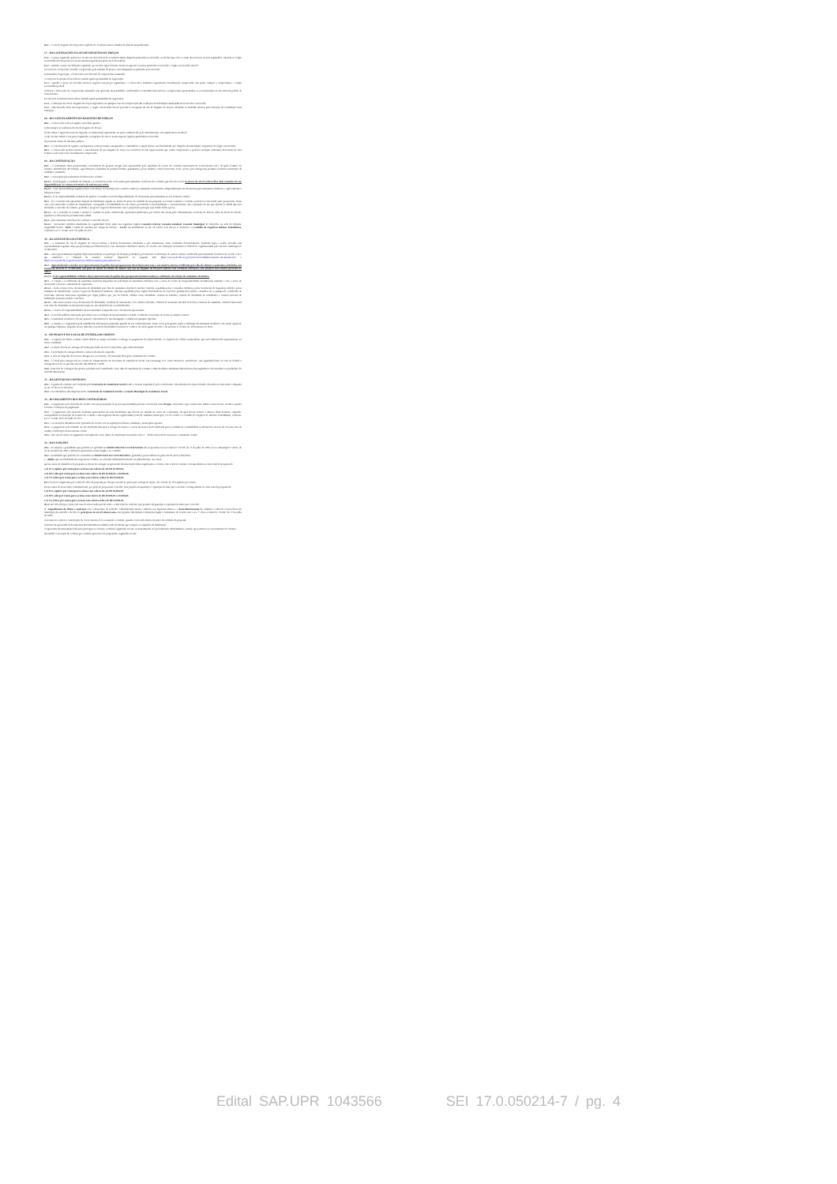16.1 – A Ata de Registro de Preços terá vigência de 12 (doze) meses contados da data de sua publicação.
17 – DAS ALTERAÇÕES NA ATA DE REGISTRO DE PREÇOS
17.1 – O preço registrado poderá ser revisto em decorrência de eventual redução daqueles praticados no mercado, ou de fato que eleve o custo dos serviços ou bem registrados, cabendo ao Órgão Gerenciador da Ata promover as necessárias negociações junto aos fornecedores.
17.2 – Quando o preço inicialmente registrado, por motivo superveniente, tornar-se superior ao preço praticado no mercado o Órgão Gerenciador deverá:
a) convocar o fornecedor visando a negociação para redução de preços e sua adequação ao praticado pelo mercado;
b) frustrada a negociação, o fornecedor será liberado do compromisso assumido;
c) convocar os demais fornecedores visando igual oportunidade de negociação.
17.3 – Quando o preço de mercado tornar-se superior aos preços registrados e o fornecedor, mediante requerimento devidamente comprovado, não puder cumprir o compromisso, o Órgão Gerenciador poderá:
a) liberar o fornecedor do compromisso assumido, sem aplicação da penalidade, confirmando a veracidade dos motivos e comprovantes apresentados, se a comunicação ocorrer antes do pedido de fornecimento.
b) convocar os demais fornecedores visando igual oportunidade de negociação.
17.4 – A alteração da Ata de Registro de Preços dependerá em qualquer caso da comprovação das condições de habilitação atualizadas do fornecedor convocado.
17.5 – Não havendo êxito nas negociações, o Órgão Gerenciador deverá proceder à revogação da Ata de Registro de Preços, adotando as medidas cabíveis para obtenção da contratação mais vantajosa.
18 – DO CANCELAMENTO DO REGISTRO DE PREÇOS
18.1 – O fornecedor terá seu registro cancelado quando:
a) descumprir as condições da Ata de Registro de Preços:
b) não retirar a respectiva nota de empenho ou instrumento equivalente, no prazo estabelecido pela Administração, sem justificativa aceitável;
c) não aceitar reduzir o seu preço registrado, na hipótese de este se tornar superior àqueles praticados no mercado;
d) presentes razões de interesse público.
18.2 – O cancelamento de registro, nas hipóteses acima previstas, assegurados o contraditório e ampla defesa, será formalizado por despacho da autoridade competente do Órgão Gerenciador.
18.3 – O fornecedor poderá solicitar o cancelamento do seu Registro de Preço na ocorrência de fato superveniente que venha comprometer a perfeita execução contratual, decorrente de caso fortuito ou de força maior devidamente comprovado.
19 – DA CONTRATAÇÃO
19.1 – A contratação do(s) proponente(s) vencedor(es) do presente Pregão será representada pela expedição do Termo de Contrato/Autorização de Fornecimento (AF), da qual constará, no mínimo, identificação da licitação, especificações resumidas do produto licitado, quantitativo, preço unitário e total, fornecedor, local e prazo para entrega dos produtos conforme solicitação da entidade Contratante.
19.2 – Convocação para assinatura eletrônica do Contrato:
19.2.1 – Homologado o resultado da licitação, os vencedores serão convocados para assinatura eletrônica do Contrato, que deverá ocorrer no prazo de até 05 (cinco) dias úteis contados da sua disponibilização no Sistema Eletrônico de Informação (SEI).
19.2.2 – O(s) representante(s) legal(is) do(s) vencedor(s) receberá(ão) um e-mail no endereço cadastrado informando a disponibilização do documento para assinatura eletrônica, o qual indicará o link para acesso.
19.2.3 – É de responsabilidade exclusiva do usuário a consulta acerca da disponibilização do documento para assinatura no seu ambiente virtual.
19.3 – Se o vencedor não apresentar situação de habilitação regular ou, dentro do prazo de validade de sua proposta, se recusar a assinar o Contrato, poderá ser convocado outro proponente. Neste caso, será observada a ordem de classificação, averiguada a aceitabilidade de sua oferta, procedendo à sua habilitação e, sucessivamente, até a apuração de um que atenda ao Edital que será declarado o vencedor do certame, podendo o pregoeiro negociar diretamente com o proponente para que seja obtido melhor preço.
19.3.1 – Se o vencedor se recusar a assinar o Contrato no prazo estabelecido, apresentar justificativa por escrito não aceita pela Administração ou deixar de fazê-lo, além de decair do direito, sujeitar-se-á das sanções previstas neste Edital.
19.4 – Para assinatura eletrônica do Contrato o vencedor deverá:
19.4.1 – Apresentar certidões atualizadas de regularidade fiscal junto aos seguintes órgãos: Fazenda Federal, Fazenda Estadual, Fazenda Municipal, do domicílio ou sede da licitante, Seguridade Social - INSS e Fundo de Garantia por Tempo de Serviço – FGTS, em atendimento ao art. 55, inciso XIII, da Lei nº 8.666/93 e a Certidão de Negativas Débitos Trabalhistas, conforme Lei nº 12.440, de 07 de julho de 2011.
20 – DA ASSINATURA ELETRÔNICA
20.1 – A assinatura da Ata de Registro de Preço/Contrato e demais documentos vinculados a este instrumento, serão realizadas eletronicamente, mediante login e senha, devendo o(s) representante(s) legal(is) do(s) proponente(s) providenciar(em) a sua assinatura eletrônica externa, de acordo com Instrução Normativa nº 006/2016, regulamentada pelo Decreto Municipal nº 27.082/2016.
20.1 – O(s) representante(s) legal(is) do(s) interessado(s) em participar da licitação poderá(ão) providenciar a solicitação de usuário externo certificado para assinatura eletrônica de acordo com o que estabelece o "Manual do Usuário Externo" disponível no seguinte link: https://www.joinville.sc.gov.br/servicos/cadastrar-usuario-em-autosservico e https://www.joinville.sc.gov.br/servicos/certificar-usuario-para-autosservico
20.2 – Após declarado vencedor o(s) representante(s) legal(is) do(s) proponente(s) deverá(ão) estar com o seu usuário externo certificado para fins de efetuar a assinatura eletrônica, nos termos do Decreto nº 27.082/2016, sob pena de decair do direito de assinar o(a) Ata de Registro de Preços/Contrato e/ou eventuais alterações, sem prejuízo das sanções previstas no edital.
20.2.1 – É de responsabilidade exclusiva do(s) representante(s) legal(is) do(s) proponente(s)/interessado(s) a solicitação da criação da assinatura eletrônica.
20.3 – A criação e a redefinição da assinatura eletrônica dependem da solicitação de assinatura eletrônica com o envio do Termo de Responsabilidade devidamente assinado e com o envio de documento com foto e assinatura do requerente.
20.3.1 – Serão aceitos como documentos de identidade para fins de assinatura eletrônica externa: carteiras expedidas pelos Comandos Militares, pelas Secretarias de Segurança Pública, pelos Institutos de Identificação e pelos Corpos de Bombeiros Militares; carteiras expedidas pelos órgãos fiscalizadores de exercício profissional (ordens, conselhos etc.); passaporte; certificado de reservista; carteiras funcionais expedidas por órgão público que, por lei federal, valham como identidade; carteira de trabalho; carteira de identidade do trabalhador e carteira nacional de habilitação (somente modelo com foto).
20.3.2 – Não serão aceitos como documentos de identidade: certidões de nascimento, CPF, títulos eleitorais, carteiras de motorista (modelo sem foto), carteiras de estudante, carteiras funcionais sem valor de identidade ou documentos ilegíveis, não identificáveis e/ou danificados.
20.3.3 – O termo de responsabilidade terá sua assinatura comparada com o documento apresentado.
20.4 – O servidor público autorizado procederá com a avaliação da documentação recebida e realizará a concessão de acesso ao usuário externo.
20.5 – A assinatura eletrônica é de uso pessoal e intransferível e sua divulgação é vedada sob qualquer hipótese.
20.6 – O usuário é o responsável pela exatidão das informações prestadas, quando de seu credenciamento, assim como pela guarda, sigilo e utilização da assinatura eletrônica, não sendo oponível, em qualquer hipótese, alegação de uso indevido, nos termo da Medida Provisória nº 2.200-2, de 24 de agosto de 2001 e do Decreto nº 21.863, de 30 de janeiro de 2014.
21 - DO PRAZO E DO LOCAL DE ENTREGA DO OBJETO
21.1 – A vigência do futuro contrato estará adstrita ao tempo necessário à entrega, ao pagamento do objeto licitado e à vigência do crédito orçamentário, que será estabelecida expressamente no termo contratual.
21.2 – O objeto deverá ser entregue de forma parcelada em até 07 (sete) dias, após cada solicitação.
21.3 - A solicitação de entrega indicará o número da nota de empenho.
21.4 - A nota de empenho deverá ser entregue em, no máximo, 60 (sessenta) dias após a assinatura do contrato.
21.5 – O local para entrega será no Centro de Abastecimento da Secretaria de Assistência Social, rua Urussanga, 571, bairro Bucarein, Joinville/SC, nas segundas-feiras; no caso de feriado a entrega deverá ser no próximo dia útil, das 8:00h às 11:00h.
21.6 - Para fins de contagem dos prazos previstos será considerado como data de assinatura do contrato a data da última assinatura (dia/mês/ano) dos signatários referenciados no preâmbulo do referido instrumento.
22 – DA GESTÃO DO CONTRATO
22.1 - A gestão do contrato será realizada pela Secretaria de Assistência Social sendo a mesma responsável pelo recebimento e fiscalização do objeto licitado, devendo ser observado o disposto no art. 67 da Lei nº 8.666/93.
22.2 - Os ordenadores das despesas serão a Secretaria de Assistência Social e o Fundo Municipal de Assistência Social.
23 – DO PAGAMENTO DOS BENS CONTRATADOS
23.1 – O pagamento será efetivado de acordo com a(s) proposta(s) de preços apresentada(s) pelo(s) vencedor(s) neste Pregão, observado o que consta neste Edital e seus Anexos, inclusive quanto à forma e condições de pagamento.
23.2 – O pagamento será efetivado mediante apresentação da nota fiscal/fatura que deverá ser emitida em nome do Contratante, da qual deverá constar o número desta licitação, empenho, acompanhado da liberação da Gestora do Contrato e das negativas fiscais regularizadas (Federal, Estadual, Municipal, FGTS e INSS e a Certidão de Negativa de Débitos Trabalhistas), conforme Lei nº 12.440, de 07 de julho de 2011.
23.3 – As retenções tributárias serão aplicadas de acordo com as legislações federais, estaduais e municipais vigentes.
23.4 – O pagamento será efetuado em até 30 (trinta) dias após a entrega do objeto e o envio da Nota Fiscal certificada para a Unidade de Contabilidade Geral/SEFAZ, através do Processo SEI de Gestão-Certificação de Documento Fiscal.
23.5 – Em caso de atraso no pagamento será aplicado como índice de atualização monetária o IPCA – Índice Nacional de Preços ao Consumidor Amplo.
24 – DAS SANÇÕES
24.1 - As sanções e penalidades que poderão ser aplicadas ao PROPONENTE/CONTRATADO são as previstas na Lei Federal nº 10.520, de 17 de julho de 2002, na Lei Municipal nº 4.832, de 22 de setembro de 2003 e alterações posteriores, neste Pregão e no Contrato.
24.2 - Penalidades que poderão ser cominadas ao PROPONENTE/CONTRATADO, garantida a prévia defesa no prazo de 05 (cinco) dias úteis:
I – Multa, que será deduzida dos respectivos créditos, ou cobrados administrativamente ou judicialmente, nos casos:
a) Nos casos de desistência de proposta ou deixar de entregar ou apresentar documentação falsa exigida para o certame, não celebrar contrato, correspondente ao valor total da proposta de:
a.1) 15% (quinze por cento) para os itens com valores de até R$ 10.000,00;
a.2) 10% (dez por cento) para os itens com valores de R$ 10.000,01 a 50.000,00;
a.3) 5% (cinco por cento) para os itens com valores acima de R$ 50.000,01.
b) 0,2% (zero vírgula dois por cento) do valor da proposta por dia que exceder ao prazo para entrega do objeto, até o limite de 15% (quinze por cento);
c) Nos casos de inexecução contratual total, por parte do proponente vencedor, sem prejuízo da apuração e reparação do dano que a exceder, correspondente ao valor total da proposta de:
c.1) 15% (quinze por cento) para os itens com valores de até R$ 10.000,00;
c.2) 10% (dez por cento) para os itens com valores de R$ 10.000,01 a 50.000,00;
c.3) 5% (cinco por cento) para os itens com valores acima de R$ 50.000,01.
d) De até 10% (dez por cento) em caso de inexecução parcial sobre o valor total do contrato, sem prejuízo da apuração e reparação do dano que a exceder.
II - Impedimento de licitar e contratar com o Município de Joinville, Administração Direta e Indireta, nas hipóteses abaixo e o descredenciamento do Cadastro Central de Fornecedores do Município de Joinville e do SICAF, pelo prazo de até 05 (cinco) anos, sem prejuízo das demais cominações legais e contratuais, de acordo com o art. 7º, da Lei Federal nº 10.520, de 17 de julho de 2002:
a) recusar-se a retirar a Autorização de Fornecimento (AF) ou assinar o contrato, quando convocado dentro do prazo de validade da proposta;
b) deixar de apresentar os documentos discriminados no Edital, tendo declarado que cumpria os requisitos de habilitação;
c) apresentar documentação falsa para participar no certame, conforme registrado em ata, ou demonstrado em procedimento administrativo, mesmo que posterior ao encerramento do certame;
d) retardar a execução do certame por conduta reprovável do proponente, registrada em ata;
Edital SAP.UPR 1043566 SEI 17.0.050214-7 / pg. 4